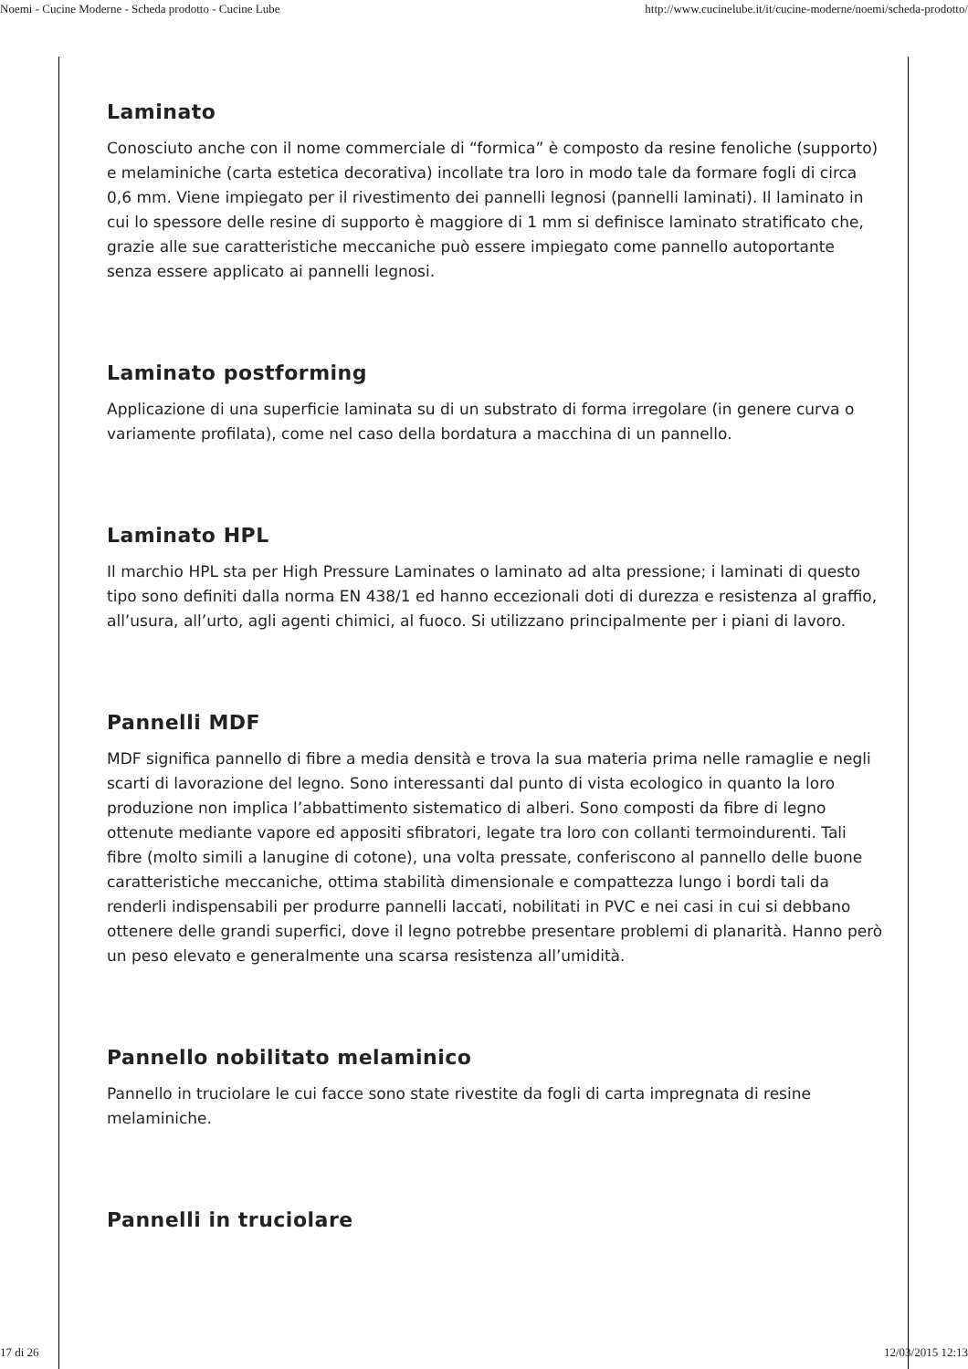Noemi - Cucine Moderne - Scheda prodotto - Cucine Lube http://www.cucinelube.it/it/cucine-moderne/noemi/scheda-prodotto/
Laminato
Conosciuto anche con il nome commerciale di “formica” è composto da resine fenoliche (supporto) e melaminiche (carta estetica decorativa) incollate tra loro in modo tale da formare fogli di circa 0,6 mm. Viene impiegato per il rivestimento dei pannelli legnosi (pannelli laminati). Il laminato in cui lo spessore delle resine di supporto è maggiore di 1 mm si definisce laminato stratificato che, grazie alle sue caratteristiche meccaniche può essere impiegato come pannello autoportante senza essere applicato ai pannelli legnosi.
Laminato postforming
Applicazione di una superficie laminata su di un substrato di forma irregolare (in genere curva o variamente profilata), come nel caso della bordatura a macchina di un pannello.
Laminato HPL
Il marchio HPL sta per High Pressure Laminates o laminato ad alta pressione; i laminati di questo tipo sono definiti dalla norma EN 438/1 ed hanno eccezionali doti di durezza e resistenza al graffio, all’usura, all’urto, agli agenti chimici, al fuoco. Si utilizzano principalmente per i piani di lavoro.
Pannelli MDF
MDF significa pannello di fibre a media densità e trova la sua materia prima nelle ramaglie e negli scarti di lavorazione del legno. Sono interessanti dal punto di vista ecologico in quanto la loro produzione non implica l’abbattimento sistematico di alberi. Sono composti da fibre di legno ottenute mediante vapore ed appositi sfibratori, legate tra loro con collanti termoindurenti. Tali fibre (molto simili a lanugine di cotone), una volta pressate, conferiscono al pannello delle buone caratteristiche meccaniche, ottima stabilità dimensionale e compattezza lungo i bordi tali da renderli indispensabili per produrre pannelli laccati, nobilitati in PVC e nei casi in cui si debbano ottenere delle grandi superfici, dove il legno potrebbe presentare problemi di planarità. Hanno però un peso elevato e generalmente una scarsa resistenza all’umidità.
Pannello nobilitato melaminico
Pannello in truciolare le cui facce sono state rivestite da fogli di carta impregnata di resine melaminiche.
Pannelli in truciolare
17 di 26 12/03/2015 12:13